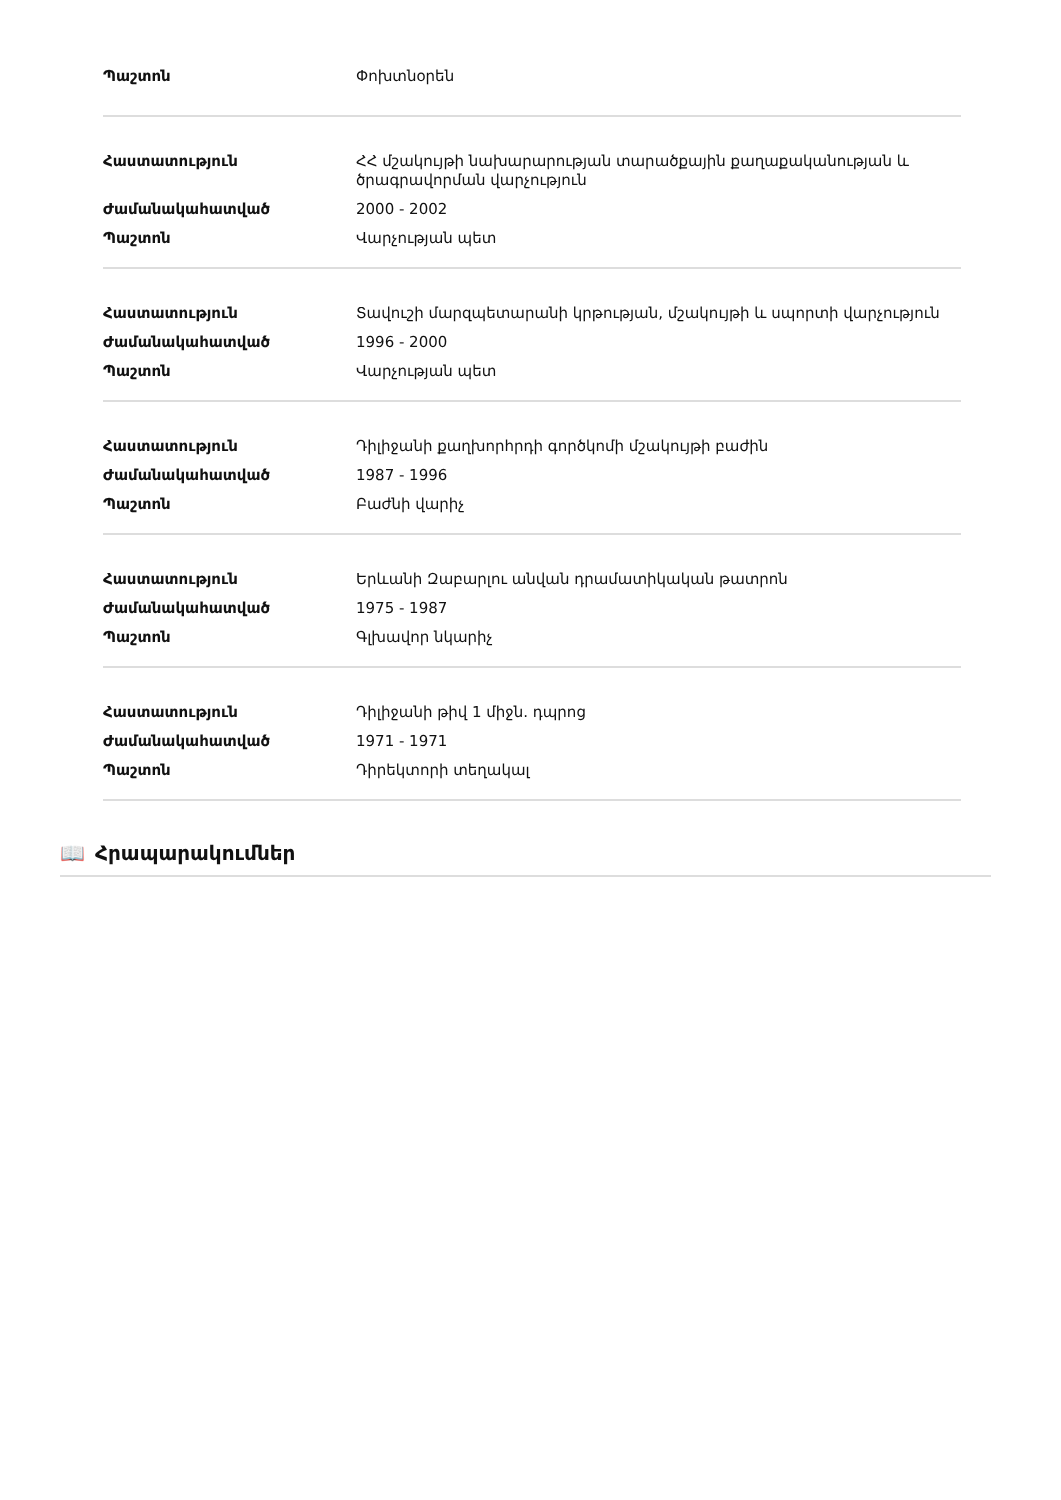| Պաշտոն | Փոխտնօրեն |
| Հաստատություն | ՀՀ մշակույթի նախարարության տարածքային քաղաքականության և ծրագրավորման վարչություն |
| Ժամանակահատված | 2000 - 2002 |
| Պաշտոն | Վարչության պետ |
| Հաստատություն | Տավուշի մարզպետարանի կրթության, մշակույթի և սպորտի վարչություն |
| Ժամանակահատված | 1996 - 2000 |
| Պաշտոն | Վարչության պետ |
| Հաստատություն | Դիլիջանի քաղխորհրդի գործկոմի մշակույթի բաժին |
| Ժամանակահատված | 1987 - 1996 |
| Պաշտոն | Բաժնի վարիչ |
| Հաստատություն | Երևանի Զաբարլու անվան դրամատիկական թատրոն |
| Ժամանակահատված | 1975 - 1987 |
| Պաշտոն | Գլխավոր նկարիչ |
| Հաստատություն | Դիլիջանի թիվ 1 միջն. դպրոց |
| Ժամանակահատված | 1971 - 1971 |
| Պաշտոն | Դիրեկտորի տեղակալ |
📖 Հրապարակումներ